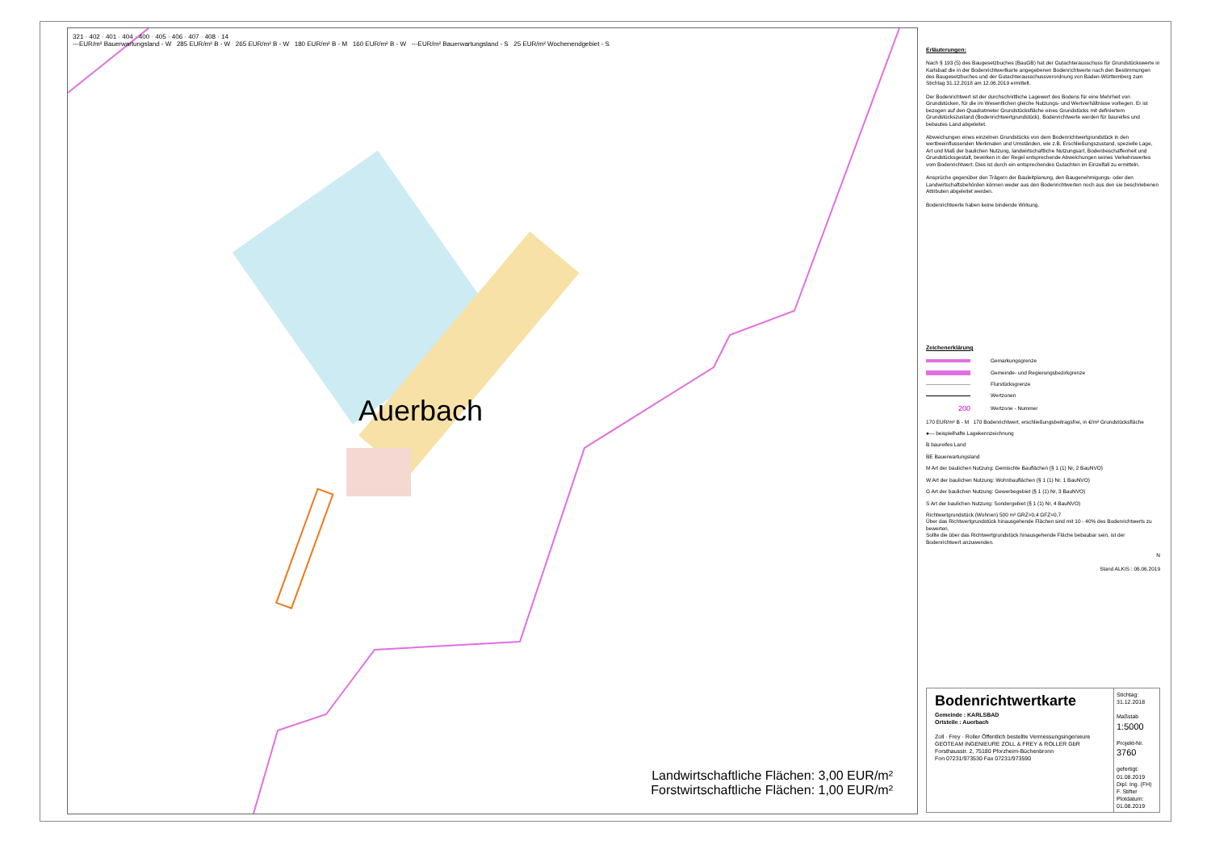321 · 402 · 401 · 404 · 400 · 405 · 406 · 407 · 408 · 14
---EUR/m² Bauerwartungsland - W 285 EUR/m² B - W 265 EUR/m² B - W 180 EUR/m² B - M 160 EUR/m² B - W ---EUR/m² Bauerwartungsland - S 25 EUR/m² Wochenendgebiet - S
Auerbach
Landwirtschaftliche Flächen: 3,00 EUR/m²
Forstwirtschaftliche Flächen: 1,00 EUR/m²
Erläuterungen:
Nach § 193 (5) des Baugesetzbuches (BauGB) hat der Gutachterausschuss für Grundstückswerte in Karlsbad die in der Bodenrichtwertkarte angegebenen Bodenrichtwerte nach den Bestimmungen des Baugesetzbuches und der Gutachterausschussverordnung von Baden-Württemberg zum Stichtag 31.12.2018 am 12.06.2019 ermittelt.
Der Bodenrichtwert ist der durchschnittliche Lagewert des Bodens für eine Mehrheit von Grundstücken, für die im Wesentlichen gleiche Nutzungs- und Wertverhältnisse vorliegen. Er ist bezogen auf den Quadratmeter Grundstücksfläche eines Grundstücks mit definiertem Grundstückszustand (Bodenrichtwertgrundstück). Bodenrichtwerte werden für baureifes und bebautes Land abgeleitet.
Abweichungen eines einzelnen Grundstücks von dem Bodenrichtwertgrundstück in den wertbeeinflussenden Merkmalen und Umständen, wie z.B. Erschließungszustand, spezielle Lage, Art und Maß der baulichen Nutzung, landwirtschaftliche Nutzungsart, Bodenbeschaffenheit und Grundstücksgestalt, bewirken in der Regel entsprechende Abweichungen seines Verkehrswertes vom Bodenrichtwert. Dies ist durch ein entsprechendes Gutachten im Einzelfall zu ermitteln.
Ansprüche gegenüber den Trägern der Bauleitplanung, den Baugenehmigungs- oder den Landwirtschaftsbehörden können weder aus den Bodenrichtwerten noch aus den sie beschriebenen Attributen abgeleitet werden.
Bodenrichtwerte haben keine bindende Wirkung.
Zeichenerklärung
Gemarkungsgrenze
Gemeinde- und Regierungsbezirkgrenze
Flurstücksgrenze
Wertzonen
200 Wertzone - Nummer
170 EUR/m² B - M 170 Bodenrichtwert, erschließungsbeitragsfrei, in €/m² Grundstücksfläche
●— beispielhafte Lagekennzeichnung
B baureifes Land
BE Bauerwartungsland
M Art der baulichen Nutzung: Gemischte Bauflächen (§ 1 (1) Nr, 2 BauNVO)
W Art der baulichen Nutzung: Wohnbauflächen (§ 1 (1) Nr, 1 BauNVO)
G Art der baulichen Nutzung: Gewerbegebiet (§ 1 (1) Nr, 3 BauNVO)
S Art der baulichen Nutzung: Sondergebiet (§ 1 (1) Nr, 4 BauNVO)
Richtwertgrundstück (Wohnen) 500 m² GRZ=0,4 GFZ=0,7
Über das Richtwertgrundstück hinausgehende Flächen sind mit 10 - 40% des Bodenrichtwerts zu bewerten.
Sollte die über das Richtwertgrundstück hinausgehende Fläche bebaubar sein, ist der Bodenrichtwert anzuwenden.
N
Stand ALKIS : 06.06.2019
Bodenrichtwertkarte
Gemeinde : KARLSBAD
Ortsteile : Auerbach
Zoll · Frey · Roller Öffentlich bestellte Vermessungsingenieure GEOTEAM INGENIEURE ZOLL & FREY & ROLLER GbR
Forsthausstr. 2, 75180 Pforzheim-Büchenbronn
Fon 07231/973530 Fax 07231/973590
Stichtag:
31.12.2018
Maßstab
1:5000
Projekt-Nr.
3760
gefertigt:
01.08.2019
Dipl. Ing. (FH) F. Stifter
Plotdatum: 01.08.2019